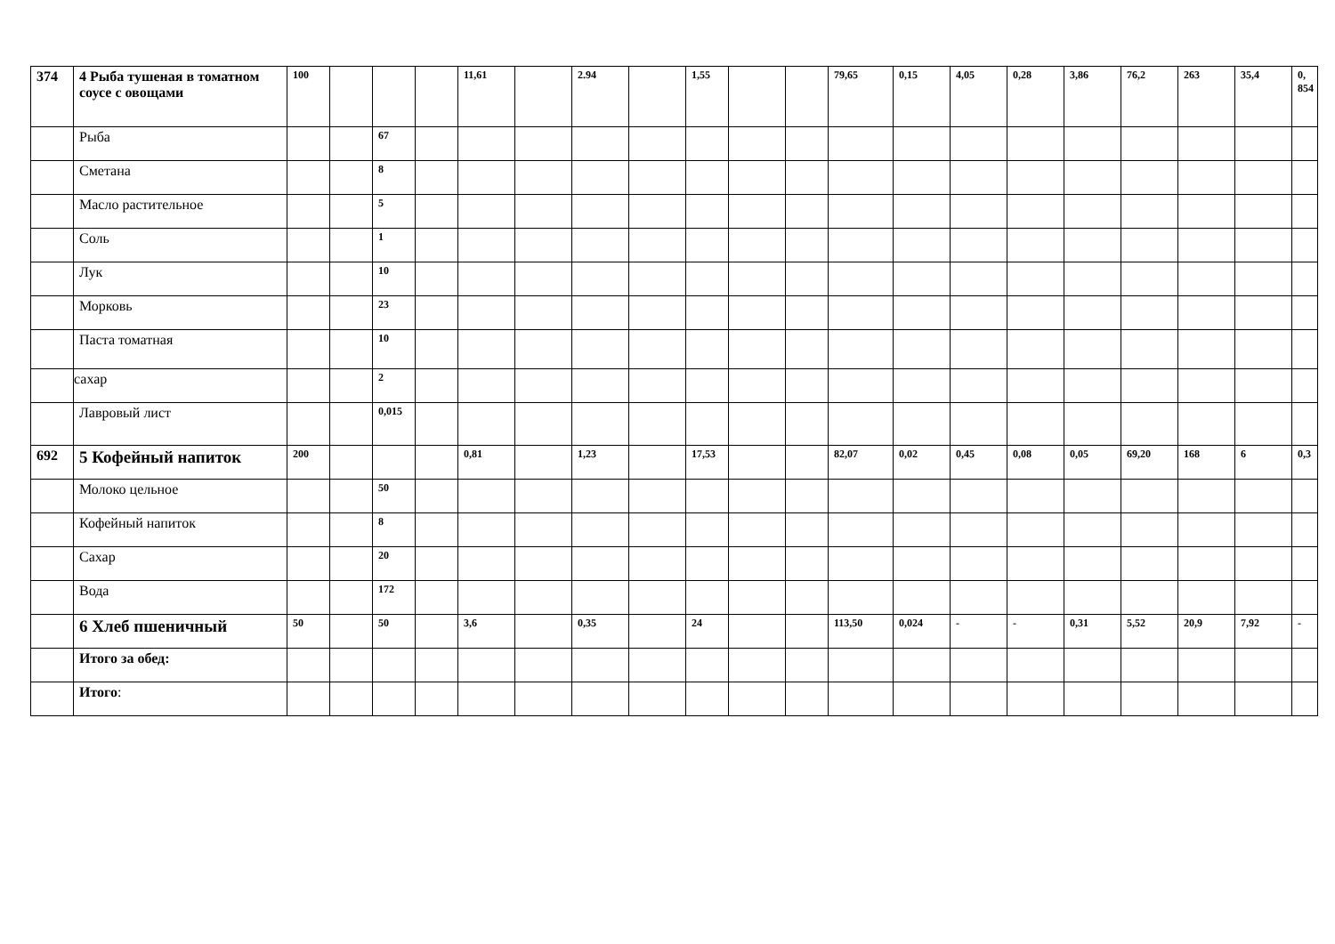| 374 | 4 Рыба тушеная в томатном соусе с овощами | 100 | | | | 11,61 | | 2.94 | | 1,55 | | | 79,65 | 0,15 | 4,05 | 0,28 | 3,86 | 76,2 | 263 | 35,4 | 0, 854 |
| | Рыба | | | 67 | | | | | | | | | | | | | | | | | |
| | Сметана | | | 8 | | | | | | | | | | | | | | | | | |
| | Масло растительное | | | 5 | | | | | | | | | | | | | | | | | |
| | Соль | | | 1 | | | | | | | | | | | | | | | | | |
| | Лук | | | 10 | | | | | | | | | | | | | | | | | |
| | Морковь | | | 23 | | | | | | | | | | | | | | | | | |
| | Паста томатная | | | 10 | | | | | | | | | | | | | | | | | |
| | сахар | | | 2 | | | | | | | | | | | | | | | | | |
| | Лавровый лист | | | 0,015 | | | | | | | | | | | | | | | | | |
| 692 | 5 Кофейный напиток | 200 | | | | 0,81 | | 1,23 | | 17,53 | | | 82,07 | 0,02 | 0,45 | 0,08 | 0,05 | 69,20 | 168 | 6 | 0,3 |
| | Молоко цельное | | | 50 | | | | | | | | | | | | | | | | | |
| | Кофейный напиток | | | 8 | | | | | | | | | | | | | | | | | |
| | Сахар | | | 20 | | | | | | | | | | | | | | | | | |
| | Вода | | | 172 | | | | | | | | | | | | | | | | | |
| | 6 Хлеб пшеничный | 50 | | 50 | | 3,6 | | 0,35 | | 24 | | | 113,50 | 0,024 | - | - | 0,31 | 5,52 | 20,9 | 7,92 | - |
| | Итого за обед: | | | | | | | | | | | | | | | | | | | | |
| | Итого : | | | | | | | | | | | | | | | | | | | | |